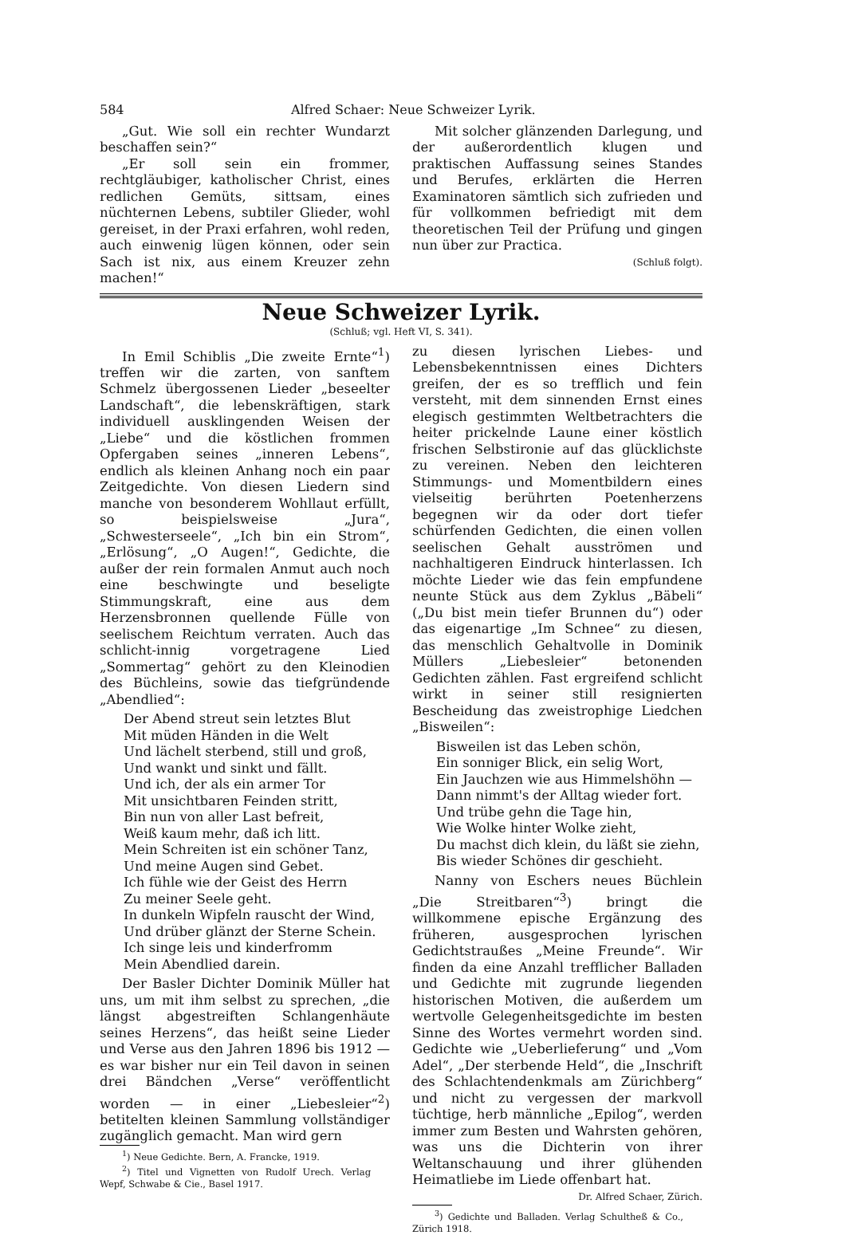584 Alfred Schaer: Neue Schweizer Lyrik.
„Gut. Wie soll ein rechter Wundarzt beschaffen sein?“
„Er soll sein ein frommer, rechtgläubiger, katholischer Christ, eines redlichen Gemüts, sittsam, eines nüchternen Lebens, subtiler Glieder, wohl gereiset, in der Praxi erfahren, wohl reden, auch einwenig lügen können, oder sein Sach ist nix, aus einem Kreuzer zehn machen!“
Mit solcher glänzenden Darlegung, und der außerordentlich klugen und praktischen Auffassung seines Standes und Berufes, erklärten die Herren Examinatoren sämtlich sich zufrieden und für vollkommen befriedigt mit dem theoretischen Teil der Prüfung und gingen nun über zur Practica.
(Schluß folgt).
Neue Schweizer Lyrik.
(Schluß; vgl. Heft VI, S. 341).
In Emil Schiblis „Die zweite Ernte“<sup>1</sup>) treffen wir die zarten, von sanftem Schmelz übergossenen Lieder „beseelter Landschaft“, die lebenskräftigen, stark individuell ausklingenden Weisen der „Liebe“ und die köstlichen frommen Opfergaben seines „inneren Lebens“, endlich als kleinen Anhang noch ein paar Zeitgedichte. Von diesen Liedern sind manche von besonderem Wohllaut erfüllt, so beispielsweise „Jura“, „Schwesterseele“, „Ich bin ein Strom“, „Erlösung“, „O Augen!“, Gedichte, die außer der rein formalen Anmut auch noch eine beschwingte und beseligte Stimmungskraft, eine aus dem Herzensbronnen quellende Fülle von seelischem Reichtum verraten. Auch das schlicht-innig vorgetragene Lied „Sommertag“ gehört zu den Kleinodien des Büchleins, sowie das tiefgründende „Abendlied“:
Der Abend streut sein letztes Blut
Mit müden Händen in die Welt
Und lächelt sterbend, still und groß,
Und wankt und sinkt und fällt.
Und ich, der als ein armer Tor
Mit unsichtbaren Feinden stritt,
Bin nun von aller Last befreit,
Weiß kaum mehr, daß ich litt.
Mein Schreiten ist ein schöner Tanz,
Und meine Augen sind Gebet.
Ich fühle wie der Geist des Herrn
Zu meiner Seele geht.
In dunkeln Wipfeln rauscht der Wind,
Und drüber glänzt der Sterne Schein.
Ich singe leis und kinderfromm
Mein Abendlied darein.
Der Basler Dichter Dominik Müller hat uns, um mit ihm selbst zu sprechen, „die längst abgestreiften Schlangenhäute seines Herzens“, das heißt seine Lieder und Verse aus den Jahren 1896 bis 1912 — es war bisher nur ein Teil davon in seinen drei Bändchen „Verse“ veröffentlicht worden — in einer „Liebesleier“<sup>2</sup>) betitelten kleinen Sammlung vollständiger zugänglich gemacht. Man wird gern
<sup>1</sup>) Neue Gedichte. Bern, A. Francke, 1919.
<sup>2</sup>) Titel und Vignetten von Rudolf Urech. Verlag Wepf, Schwabe & Cie., Basel 1917.
zu diesen lyrischen Liebes- und Lebensbekenntnissen eines Dichters greifen, der es so trefflich und fein versteht, mit dem sinnenden Ernst eines elegisch gestimmten Weltbetrachters die heiter prickelnde Laune einer köstlich frischen Selbstironie auf das glücklichste zu vereinen. Neben den leichteren Stimmungs- und Momentbildern eines vielseitig berührten Poetenherzens begegnen wir da oder dort tiefer schürfenden Gedichten, die einen vollen seelischen Gehalt ausströmen und nachhaltigeren Eindruck hinterlassen. Ich möchte Lieder wie das fein empfundene neunte Stück aus dem Zyklus „Bäbeli“ („Du bist mein tiefer Brunnen du“) oder das eigenartige „Im Schnee“ zu diesen, das menschlich Gehaltvolle in Dominik Müllers „Liebesleier“ betonenden Gedichten zählen. Fast ergreifend schlicht wirkt in seiner still resignierten Bescheidung das zweistrophige Liedchen „Bisweilen“:
Bisweilen ist das Leben schön,
Ein sonniger Blick, ein selig Wort,
Ein Jauchzen wie aus Himmelshöhn —
Dann nimmt's der Alltag wieder fort.
Und trübe gehn die Tage hin,
Wie Wolke hinter Wolke zieht,
Du machst dich klein, du läßt sie ziehn,
Bis wieder Schönes dir geschieht.
Nanny von Eschers neues Büchlein „Die Streitbaren“<sup>3</sup>) bringt die willkommene epische Ergänzung des früheren, ausgesprochen lyrischen Gedichtstraußes „Meine Freunde“. Wir finden da eine Anzahl trefflicher Balladen und Gedichte mit zugrunde liegenden historischen Motiven, die außerdem um wertvolle Gelegenheitsgedichte im besten Sinne des Wortes vermehrt worden sind. Gedichte wie „Ueberlieferung“ und „Vom Adel“, „Der sterbende Held“, die „Inschrift des Schlachtendenkmals am Zürichberg“ und nicht zu vergessen der markvoll tüchtige, herb männliche „Epilog“, werden immer zum Besten und Wahrsten gehören, was uns die Dichterin von ihrer Weltanschauung und ihrer glühenden Heimatliebe im Liede offenbart hat.
Dr. Alfred Schaer, Zürich.
<sup>3</sup>) Gedichte und Balladen. Verlag Schultheß & Co., Zürich 1918.